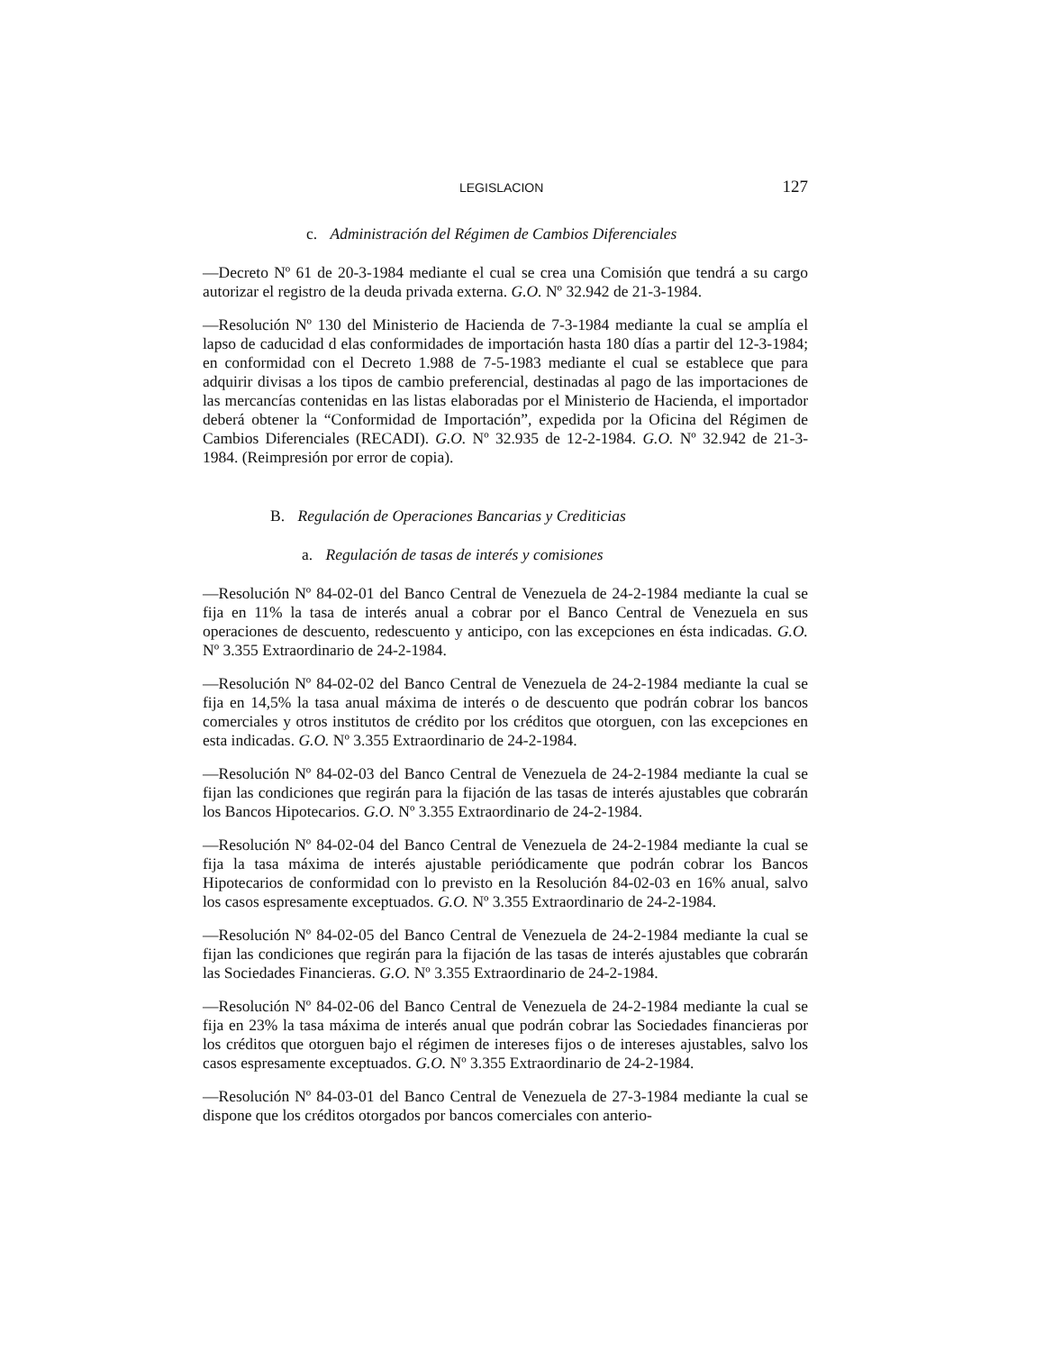LEGISLACION 127
c. Administración del Régimen de Cambios Diferenciales
—Decreto Nº 61 de 20-3-1984 mediante el cual se crea una Comisión que tendrá a su cargo autorizar el registro de la deuda privada externa. G.O. Nº 32.942 de 21-3-1984.
—Resolución Nº 130 del Ministerio de Hacienda de 7-3-1984 mediante la cual se amplía el lapso de caducidad d elas conformidades de importación hasta 180 días a partir del 12-3-1984; en conformidad con el Decreto 1.988 de 7-5-1983 mediante el cual se establece que para adquirir divisas a los tipos de cambio preferencial, destinadas al pago de las importaciones de las mercancías contenidas en las listas elaboradas por el Ministerio de Hacienda, el importador deberá obtener la “Conformidad de Importación”, expedida por la Oficina del Régimen de Cambios Diferenciales (RECADI). G.O. Nº 32.935 de 12-2-1984. G.O. Nº 32.942 de 21-3-1984. (Reimpresión por error de copia).
B. Regulación de Operaciones Bancarias y Crediticias
a. Regulación de tasas de interés y comisiones
—Resolución Nº 84-02-01 del Banco Central de Venezuela de 24-2-1984 mediante la cual se fija en 11% la tasa de interés anual a cobrar por el Banco Central de Venezuela en sus operaciones de descuento, redescuento y anticipo, con las excepciones en ésta indicadas. G.O. Nº 3.355 Extraordinario de 24-2-1984.
—Resolución Nº 84-02-02 del Banco Central de Venezuela de 24-2-1984 mediante la cual se fija en 14,5% la tasa anual máxima de interés o de descuento que podrán cobrar los bancos comerciales y otros institutos de crédito por los créditos que otorguen, con las excepciones en esta indicadas. G.O. Nº 3.355 Extraordinario de 24-2-1984.
—Resolución Nº 84-02-03 del Banco Central de Venezuela de 24-2-1984 mediante la cual se fijan las condiciones que regirán para la fijación de las tasas de interés ajustables que cobrarán los Bancos Hipotecarios. G.O. Nº 3.355 Extraordinario de 24-2-1984.
—Resolución Nº 84-02-04 del Banco Central de Venezuela de 24-2-1984 mediante la cual se fija la tasa máxima de interés ajustable periódicamente que podrán cobrar los Bancos Hipotecarios de conformidad con lo previsto en la Resolución 84-02-03 en 16% anual, salvo los casos espresamente exceptuados. G.O. Nº 3.355 Extraordinario de 24-2-1984.
—Resolución Nº 84-02-05 del Banco Central de Venezuela de 24-2-1984 mediante la cual se fijan las condiciones que regirán para la fijación de las tasas de interés ajustables que cobrarán las Sociedades Financieras. G.O. Nº 3.355 Extraordinario de 24-2-1984.
—Resolución Nº 84-02-06 del Banco Central de Venezuela de 24-2-1984 mediante la cual se fija en 23% la tasa máxima de interés anual que podrán cobrar las Sociedades financieras por los créditos que otorguen bajo el régimen de intereses fijos o de intereses ajustables, salvo los casos espresamente exceptuados. G.O. Nº 3.355 Extraordinario de 24-2-1984.
—Resolución Nº 84-03-01 del Banco Central de Venezuela de 27-3-1984 mediante la cual se dispone que los créditos otorgados por bancos comerciales con anterio-